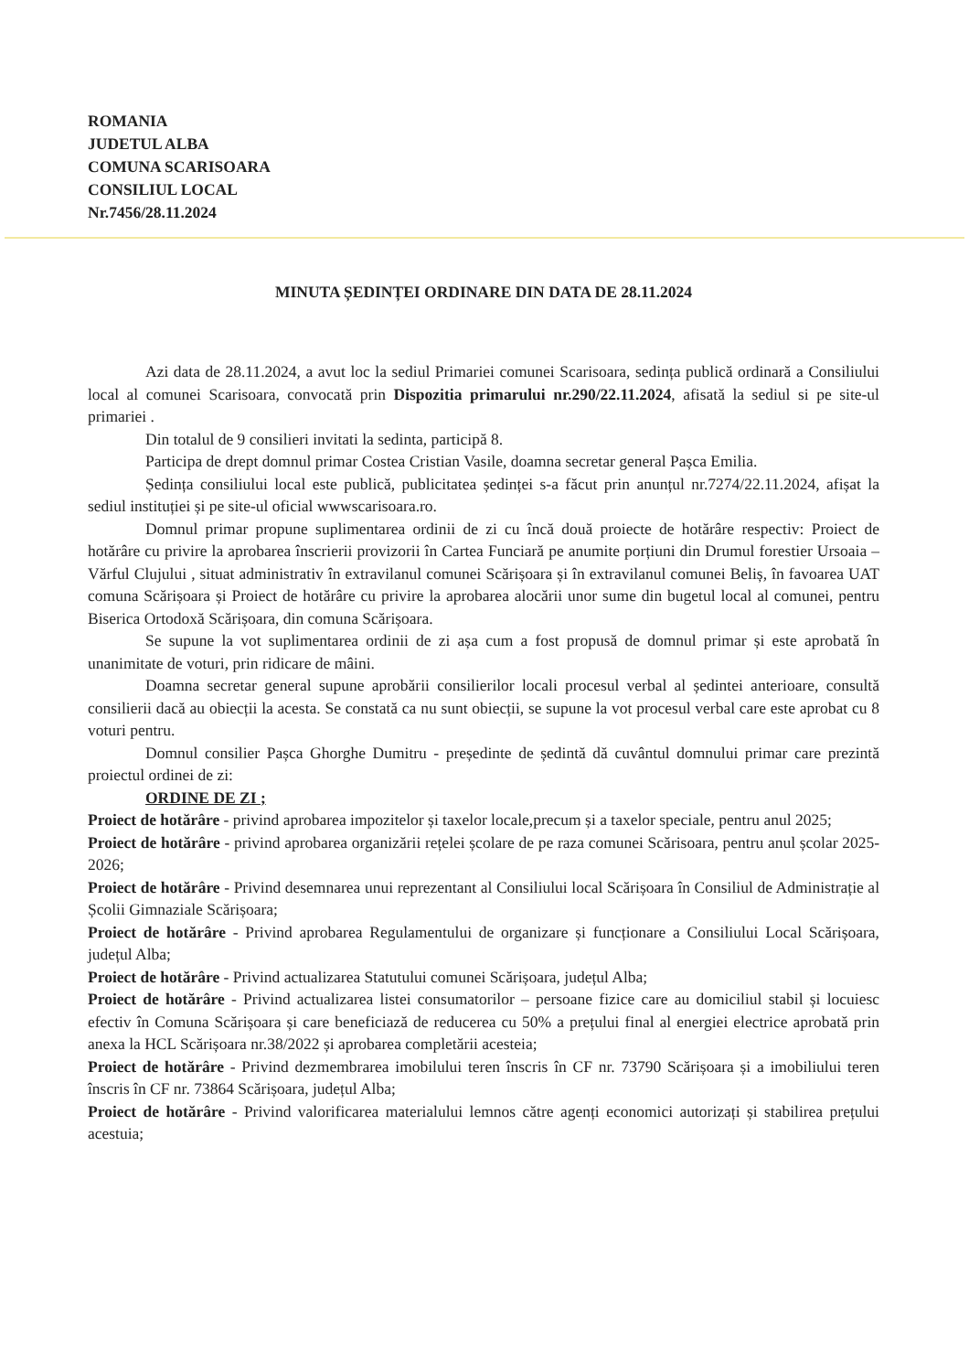ROMANIA
JUDETUL ALBA
COMUNA SCARISOARA
CONSILIUL LOCAL
Nr.7456/28.11.2024
MINUTA ȘEDINȚEI ORDINARE DIN DATA DE 28.11.2024
Azi data de 28.11.2024, a avut loc la sediul Primariei comunei Scarisoara, sedința publică ordinară a Consiliului local al comunei Scarisoara, convocată prin Dispozitia primarului nr.290/22.11.2024, afisată la sediul si pe site-ul primariei .
Din totalul de 9 consilieri invitati la sedinta, participă 8.
Participa de drept domnul primar Costea Cristian Vasile, doamna secretar general Pașca Emilia.
Ședința consiliului local este publică, publicitatea ședinței s-a făcut prin anunțul nr.7274/22.11.2024, afișat la sediul instituției și pe site-ul oficial wwwscarisoara.ro.
Domnul primar propune suplimentarea ordinii de zi cu încă două proiecte de hotărâre respectiv: Proiect de hotărâre cu privire la aprobarea înscrierii provizorii în Cartea Funciară pe anumite porțiuni din Drumul forestier Ursoaia – Vărful Clujului , situat administrativ în extravilanul comunei Scărișoara și în extravilanul comunei Beliș, în favoarea UAT comuna Scărișoara și Proiect de hotărâre cu privire la aprobarea alocării unor sume din bugetul local al comunei, pentru Biserica Ortodoxă Scărișoara, din comuna Scărișoara.
Se supune la vot suplimentarea ordinii de zi așa cum a fost propusă de domnul primar și este aprobată în unanimitate de voturi, prin ridicare de mâini.
Doamna secretar general supune aprobării consilierilor locali procesul verbal al ședintei anterioare, consultă consilierii dacă au obiecții la acesta. Se constată ca nu sunt obiecții, se supune la vot procesul verbal care este aprobat cu 8 voturi pentru.
Domnul consilier Pașca Ghorghe Dumitru - președinte de ședintă dă cuvântul domnului primar care prezintă proiectul ordinei de zi:
ORDINE DE ZI ;
Proiect de hotărâre - privind aprobarea impozitelor și taxelor locale,precum și a taxelor speciale, pentru anul 2025;
Proiect de hotărâre - privind aprobarea organizării rețelei școlare de pe raza comunei Scărisoara, pentru anul școlar 2025-2026;
Proiect de hotărâre - Privind desemnarea unui reprezentant al Consiliului local Scărișoara în Consiliul de Administrație al Școlii Gimnaziale Scărișoara;
Proiect de hotărâre - Privind aprobarea Regulamentului de organizare și funcționare a Consiliului Local Scărișoara, județul Alba;
Proiect de hotărâre - Privind actualizarea Statutului comunei Scărișoara, județul Alba;
Proiect de hotărâre - Privind actualizarea listei consumatorilor – persoane fizice care au domiciliul stabil și locuiesc efectiv în Comuna Scărișoara și care beneficiază de reducerea cu 50% a prețului final al energiei electrice aprobată prin anexa la HCL Scărișoara nr.38/2022 și aprobarea completării acesteia;
Proiect de hotărâre - Privind dezmembrarea imobilului teren înscris în CF nr. 73790 Scărișoara și a imobiliului teren înscris în CF nr. 73864 Scărișoara, județul Alba;
Proiect de hotărâre - Privind valorificarea materialului lemnos către agenți economici autorizați și stabilirea prețului acestuia;